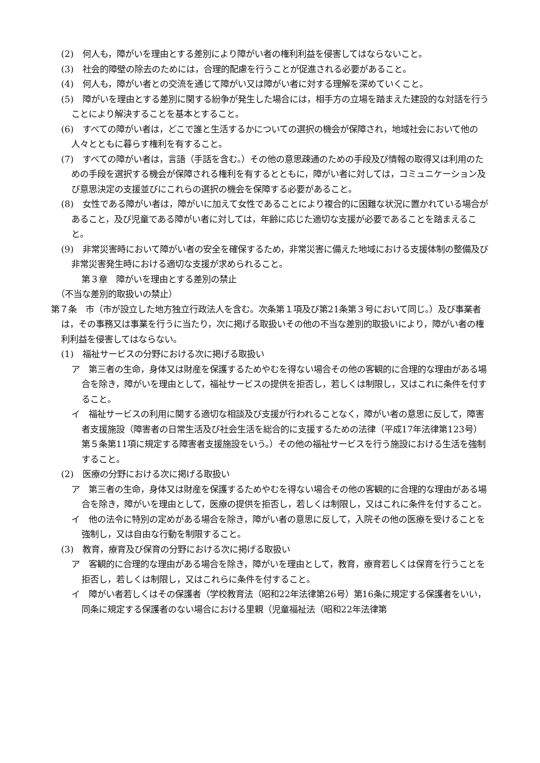(2)　何人も，障がいを理由とする差別により障がい者の権利利益を侵害してはならないこと。
(3)　社会的障壁の除去のためには，合理的配慮を行うことが促進される必要があること。
(4)　何人も，障がい者との交流を通じて障がい又は障がい者に対する理解を深めていくこと。
(5)　障がいを理由とする差別に関する紛争が発生した場合には，相手方の立場を踏まえた建設的な対話を行うことにより解決することを基本とすること。
(6)　すべての障がい者は，どこで誰と生活するかについての選択の機会が保障され，地域社会において他の人々とともに暮らす権利を有すること。
(7)　すべての障がい者は，言語（手話を含む。）その他の意思疎通のための手段及び情報の取得又は利用のための手段を選択する機会が保障される権利を有するとともに，障がい者に対しては，コミュニケーション及び意思決定の支援並びにこれらの選択の機会を保障する必要があること。
(8)　女性である障がい者は，障がいに加えて女性であることにより複合的に困難な状況に置かれている場合があること，及び児童である障がい者に対しては，年齢に応じた適切な支援が必要であることを踏まえること。
(9)　非常災害時において障がい者の安全を確保するため，非常災害に備えた地域における支援体制の整備及び非常災害発生時における適切な支援が求められること。
第３章　障がいを理由とする差別の禁止
（不当な差別的取扱いの禁止）
第７条　市（市が設立した地方独立行政法人を含む。次条第１項及び第21条第３号において同じ。）及び事業者は，その事務又は事業を行うに当たり，次に掲げる取扱いその他の不当な差別的取扱いにより，障がい者の権利利益を侵害してはならない。
(1)　福祉サービスの分野における次に掲げる取扱い
ア　第三者の生命，身体又は財産を保護するためやむを得ない場合その他の客観的に合理的な理由がある場合を除き，障がいを理由として，福祉サービスの提供を拒否し，若しくは制限し，又はこれに条件を付すること。
イ　福祉サービスの利用に関する適切な相談及び支援が行われることなく，障がい者の意思に反して，障害者支援施設（障害者の日常生活及び社会生活を総合的に支援するための法律（平成17年法律第123号）第５条第11項に規定する障害者支援施設をいう。）その他の福祉サービスを行う施設における生活を強制すること。
(2)　医療の分野における次に掲げる取扱い
ア　第三者の生命，身体又は財産を保護するためやむを得ない場合その他の客観的に合理的な理由がある場合を除き，障がいを理由として，医療の提供を拒否し，若しくは制限し，又はこれに条件を付すること。
イ　他の法令に特別の定めがある場合を除き，障がい者の意思に反して，入院その他の医療を受けることを強制し，又は自由な行動を制限すること。
(3)　教育，療育及び保育の分野における次に掲げる取扱い
ア　客観的に合理的な理由がある場合を除き，障がいを理由として，教育，療育若しくは保育を行うことを拒否し，若しくは制限し，又はこれらに条件を付すること。
イ　障がい者若しくはその保護者（学校教育法（昭和22年法律第26号）第16条に規定する保護者をいい，同条に規定する保護者のない場合における里親（児童福祉法（昭和22年法律第